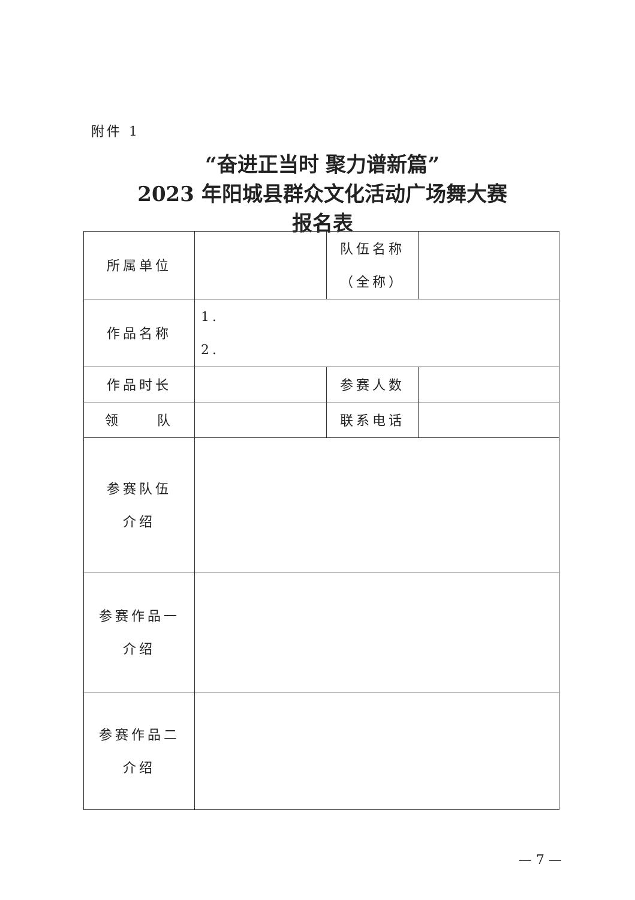附件 1
“奋进正当时 聚力谱新篇”
2023 年阳城县群众文化活动广场舞大赛
报名表
| 所属单位 | | 队伍名称 （全称） | |
| 作品名称 | 1. 2. | | |
| 作品时长 | | 参赛人数 | |
| 领 队 | | 联系电话 | |
| 参赛队伍 介绍 | | | |
| 参赛作品一 介绍 | | | |
| 参赛作品二 介绍 | | | |
— 7 —